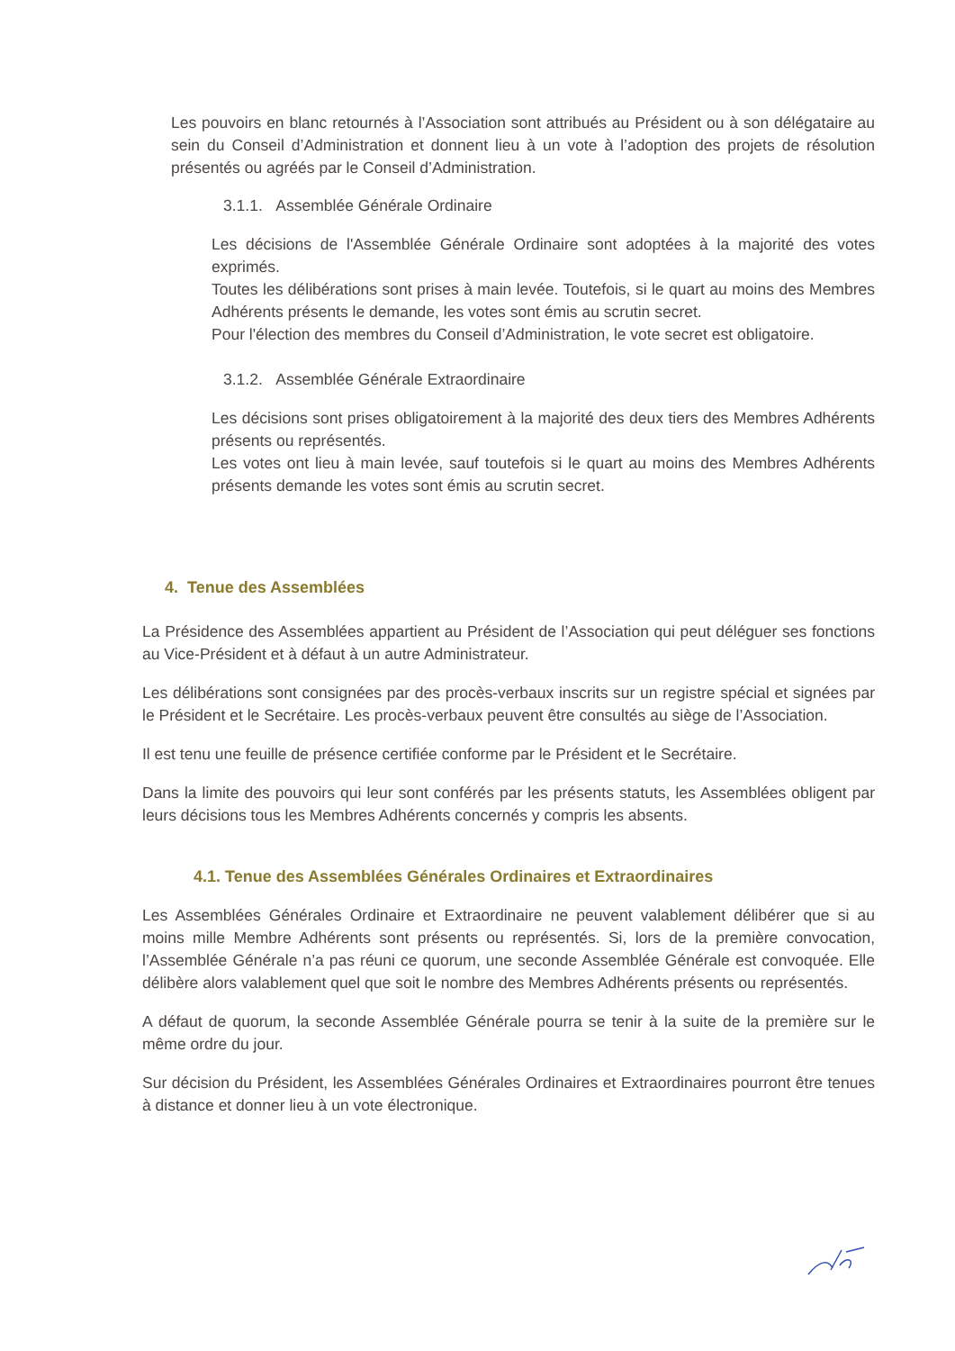Les pouvoirs en blanc retournés à l’Association sont attribués au Président ou à son délégataire au sein du Conseil d’Administration et donnent lieu à un vote à l’adoption des projets de résolution présentés ou agréés par le Conseil d’Administration.
3.1.1. Assemblée Générale Ordinaire
Les décisions de l'Assemblée Générale Ordinaire sont adoptées à la majorité des votes exprimés.
Toutes les délibérations sont prises à main levée. Toutefois, si le quart au moins des Membres Adhérents présents le demande, les votes sont émis au scrutin secret.
Pour l'élection des membres du Conseil d’Administration, le vote secret est obligatoire.
3.1.2. Assemblée Générale Extraordinaire
Les décisions sont prises obligatoirement à la majorité des deux tiers des Membres Adhérents présents ou représentés.
Les votes ont lieu à main levée, sauf toutefois si le quart au moins des Membres Adhérents présents demande les votes sont émis au scrutin secret.
4. Tenue des Assemblées
La Présidence des Assemblées appartient au Président de l’Association qui peut déléguer ses fonctions au Vice-Président et à défaut à un autre Administrateur.
Les délibérations sont consignées par des procès-verbaux inscrits sur un registre spécial et signées par le Président et le Secrétaire. Les procès-verbaux peuvent être consultés au siège de l’Association.
Il est tenu une feuille de présence certifiée conforme par le Président et le Secrétaire.
Dans la limite des pouvoirs qui leur sont conférés par les présents statuts, les Assemblées obligent par leurs décisions tous les Membres Adhérents concernés y compris les absents.
4.1. Tenue des Assemblées Générales Ordinaires et Extraordinaires
Les Assemblées Générales Ordinaire et Extraordinaire ne peuvent valablement délibérer que si au moins mille Membre Adhérents sont présents ou représentés. Si, lors de la première convocation, l’Assemblée Générale n’a pas réuni ce quorum, une seconde Assemblée Générale est convoquée. Elle délibère alors valablement quel que soit le nombre des Membres Adhérents présents ou représentés.
A défaut de quorum, la seconde Assemblée Générale pourra se tenir à la suite de la première sur le même ordre du jour.
Sur décision du Président, les Assemblées Générales Ordinaires et Extraordinaires pourront être tenues à distance et donner lieu à un vote électronique.